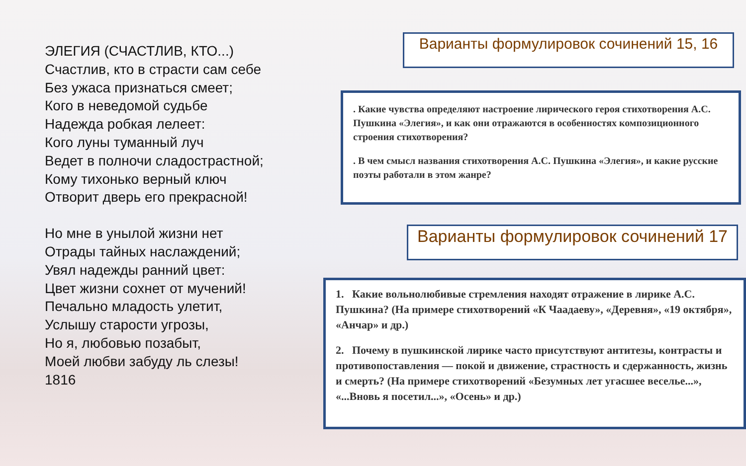ЭЛЕГИЯ (СЧАСТЛИВ, КТО...)
Счастлив, кто в страсти сам себе
Без ужаса признаться смеет;
Кого в неведомой судьбе
Надежда робкая лелеет:
Кого луны туманный луч
Ведет в полночи сладострастной;
Кому тихонько верный ключ
Отворит дверь его прекрасной!
Но мне в унылой жизни нет
Отрады тайных наслаждений;
Увял надежды ранний цвет:
Цвет жизни сохнет от мучений!
Печально младость улетит,
Услышу старости угрозы,
Но я, любовью позабыт,
Моей любви забуду ль слезы!
1816
Варианты формулировок сочинений 15, 16
. Какие чувства определяют настроение лирического героя стихотворения А.С. Пушкина «Элегия», и как они отражаются в особенностях композиционного строения стихотворения?
. В чем смысл названия стихотворения А.С. Пушкина «Элегия», и какие русские поэты работали в этом жанре?
Варианты формулировок сочинений 17
1. Какие вольнолюбивые стремления находят отражение в лирике А.С. Пушкина? (На примере стихотворений «К Чаадаеву», «Деревня», «19 октября», «Анчар» и др.)
2. Почему в пушкинской лирике часто присутствуют антитезы, контрасты и противопоставления — покой и движение, страстность и сдержанность, жизнь и смерть? (На примере стихотворений «Безумных лет угасшее веселье...», «...Вновь я посетил...», «Осень» и др.)